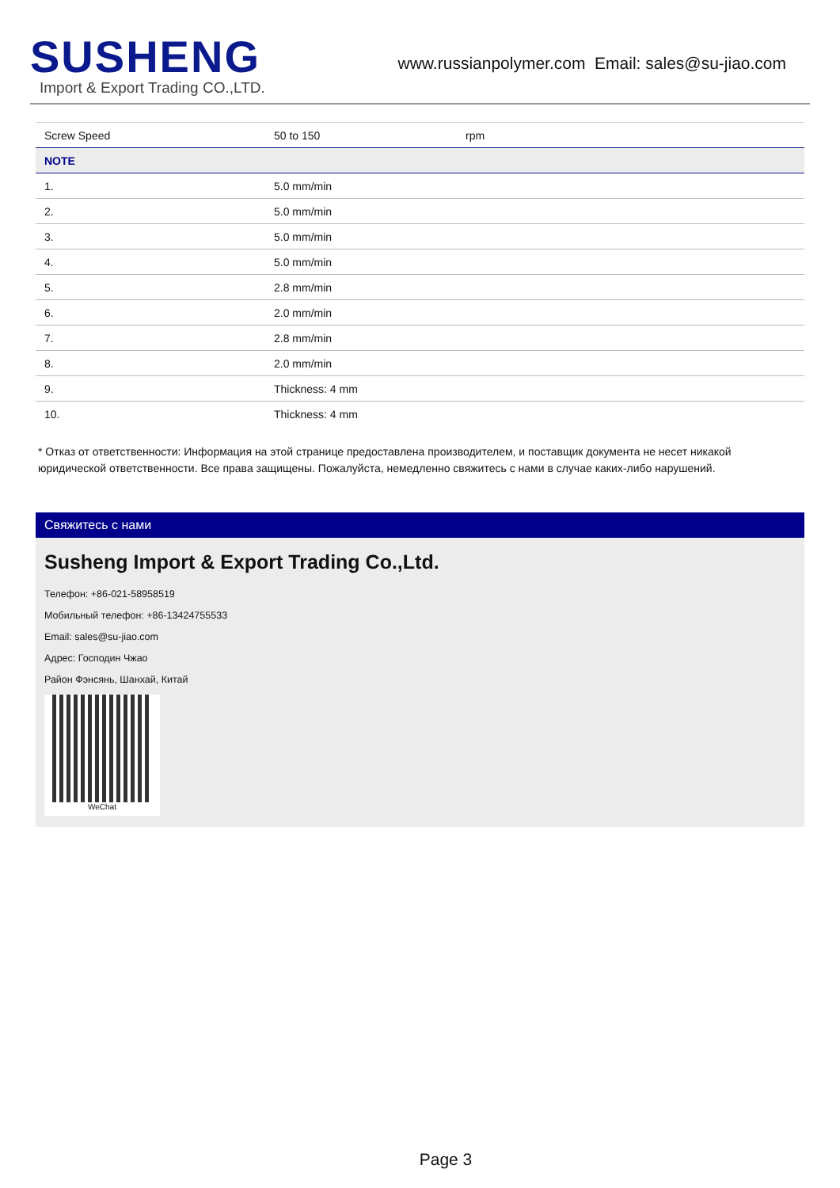SUSHENG
Import & Export Trading CO.,LTD.
www.russianpolymer.com Email: sales@su-jiao.com
| Screw Speed | 50 to 150 | rpm |
| NOTE | | |
| 1. | 5.0 mm/min | |
| 2. | 5.0 mm/min | |
| 3. | 5.0 mm/min | |
| 4. | 5.0 mm/min | |
| 5. | 2.8 mm/min | |
| 6. | 2.0 mm/min | |
| 7. | 2.8 mm/min | |
| 8. | 2.0 mm/min | |
| 9. | Thickness: 4 mm | |
| 10. | Thickness: 4 mm | |
* Отказ от ответственности: Информация на этой странице предоставлена производителем, и поставщик документа не несет никакой юридической ответственности. Все права защищены. Пожалуйста, немедленно свяжитесь с нами в случае каких-либо нарушений.
Свяжитесь с нами
Susheng Import & Export Trading Co.,Ltd.
Телефон: +86-021-58958519
Мобильный телефон: +86-13424755533
Email: sales@su-jiao.com
Адрес: Господин Чжао
Район Фэнсянь, Шанхай, Китай
WeChat
Page 3